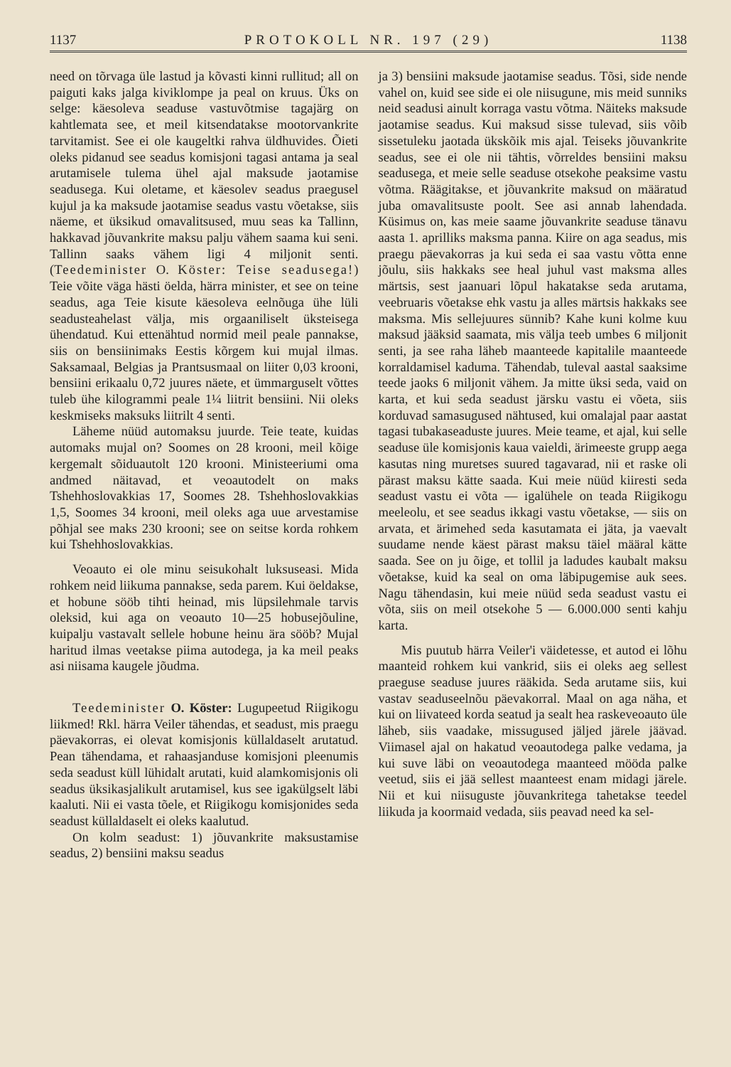1137 PROTOKOLL NR. 197 (29) 1138
need on tõrvaga üle lastud ja kõvasti kinni rullitud; all on paiguti kaks jalga kiviklompe ja peal on kruus. Üks on selge: käesoleva seaduse vastuvõtmise tagajärg on kahtlemata see, et meil kitsendatakse mootorvankrite tarvitamist. See ei ole kaugeltki rahva üldhuvides. Õieti oleks pidanud see seadus komisjoni tagasi antama ja seal arutamisele tulema ühel ajal maksude jaotamise seadusega. Kui oletame, et käesolev seadus praegusel kujul ja ka maksude jaotamise seadus vastu võetakse, siis näeme, et üksikud omavalitsused, muu seas ka Tallinn, hakkavad jõuvankrite maksu palju vähem saama kui seni. Tallinn saaks vähem ligi 4 miljonit senti. (Teedeminister O. Köster: Teise seadusega!) Teie võite väga hästi öelda, härra minister, et see on teine seadus, aga Teie kisute käesoleva eelnõuga ühe lüli seadusteahelast välja, mis orgaaniliselt üksteisega ühendatud. Kui ettenähtud normid meil peale pannakse, siis on bensiinimaks Eestis kõrgem kui mujal ilmas. Saksamaal, Belgias ja Prantsusmaal on liiter 0,03 krooni, bensiini erikaalu 0,72 juures näete, et ümmarguselt võttes tuleb ühe kilogrammi peale 1¼ liitrit bensiini. Nii oleks keskmiseks maksuks liitrilt 4 senti.
Läheme nüüd automaksu juurde. Teie teate, kuidas automaks mujal on? Soomes on 28 krooni, meil kõige kergemalt sõiduautolt 120 krooni. Ministeeriumi oma andmed näitavad, et veoautodelt on maks Tshehhoslovakkias 17, Soomes 28. Tshehhoslovakkias 1,5, Soomes 34 krooni, meil oleks aga uue arvestamise põhjal see maks 230 krooni; see on seitse korda rohkem kui Tshehhoslovakkias.
Veoauto ei ole minu seisukohalt luksuseasi. Mida rohkem neid liikuma pannakse, seda parem. Kui öeldakse, et hobune sööb tihti heinad, mis lüpsilehmale tarvis oleksid, kui aga on veoauto 10—25 hobusejõuline, kuipalju vastavalt sellele hobune heinu ära sööb? Mujal haritud ilmas veetakse piima autodega, ja ka meil peaks asi niisama kaugele jõudma.
Teedeminister O. Köster: Lugupeetud Riigikogu liikmed! Rkl. härra Veiler tähendas, et seadust, mis praegu päevakorras, ei olevat komisjonis küllaldaselt arutatud. Pean tähendama, et rahaasjanduse komisjoni pleenumis seda seadust küll lühidalt arutati, kuid alamkomisjonis oli seadus üksikasjalikult arutamisel, kus see igakülgselt läbi kaaluti. Nii ei vasta tõele, et Riigikogu komisjonides seda seadust küllaldaselt ei oleks kaalutud.
On kolm seadust: 1) jõuvankrite maksustamise seadus, 2) bensiini maksu seadus
ja 3) bensiini maksude jaotamise seadus. Tõsi, side nende vahel on, kuid see side ei ole niisugune, mis meid sunniks neid seadusi ainult korraga vastu võtma. Näiteks maksude jaotamise seadus. Kui maksud sisse tulevad, siis võib sissetuleku jaotada ükskõik mis ajal. Teiseks jõuvankrite seadus, see ei ole nii tähtis, võrreldes bensiini maksu seadusega, et meie selle seaduse otsekohe peaksime vastu võtma. Räägitakse, et jõuvankrite maksud on määratud juba omavalitsuste poolt. See asi annab lahendada. Küsimus on, kas meie saame jõuvankrite seaduse tänavu aasta 1. aprilliks maksma panna. Kiire on aga seadus, mis praegu päevakorras ja kui seda ei saa vastu võtta enne jõulu, siis hakkaks see heal juhul vast maksma alles märtsis, sest jaanuari lõpul hakatakse seda arutama, veebruaris võetakse ehk vastu ja alles märtsis hakkaks see maksma. Mis sellejuures sünnib? Kahe kuni kolme kuu maksud jääksid saamata, mis välja teeb umbes 6 miljonit senti, ja see raha läheb maanteede kapitalile maanteede korraldamisel kaduma. Tähendab, tuleval aastal saaksime teede jaoks 6 miljonit vähem. Ja mitte üksi seda, vaid on karta, et kui seda seadust järsku vastu ei võeta, siis korduvad samasugused nähtused, kui omalajal paar aastat tagasi tubakaseaduste juures. Meie teame, et ajal, kui selle seaduse üle komisjonis kaua vaieldi, ärimeeste grupp aega kasutas ning muretses suured tagavarad, nii et raske oli pärast maksu kätte saada. Kui meie nüüd kiiresti seda seadust vastu ei võta — igalühele on teada Riigikogu meeleolu, et see seadus ikkagi vastu võetakse, — siis on arvata, et ärimehed seda kasutamata ei jäta, ja vaevalt suudame nende käest pärast maksu täiel määral kätte saada. See on ju õige, et tollil ja ladudes kaubalt maksu võetakse, kuid ka seal on oma läbipugemise auk sees. Nagu tähendasin, kui meie nüüd seda seadust vastu ei võta, siis on meil otsekohe 5 — 6.000.000 senti kahju karta.
Mis puutub härra Veiler'i väidetesse, et autod ei lõhu maanteid rohkem kui vankrid, siis ei oleks aeg sellest praeguse seaduse juures rääkida. Seda arutame siis, kui vastav seaduseelnõu päevakorral. Maal on aga näha, et kui on liivateed korda seatud ja sealt hea raskeveoauto üle läheb, siis vaadake, missugused jäljed järele jäävad. Viimasel ajal on hakatud veoautodega palke vedama, ja kui suve läbi on veoautodega maanteed mööda palke veetud, siis ei jää sellest maanteest enam midagi järele. Nii et kui niisuguste jõuvankritega tahetakse teedel liikuda ja koormaid vedada, siis peavad need ka sel-